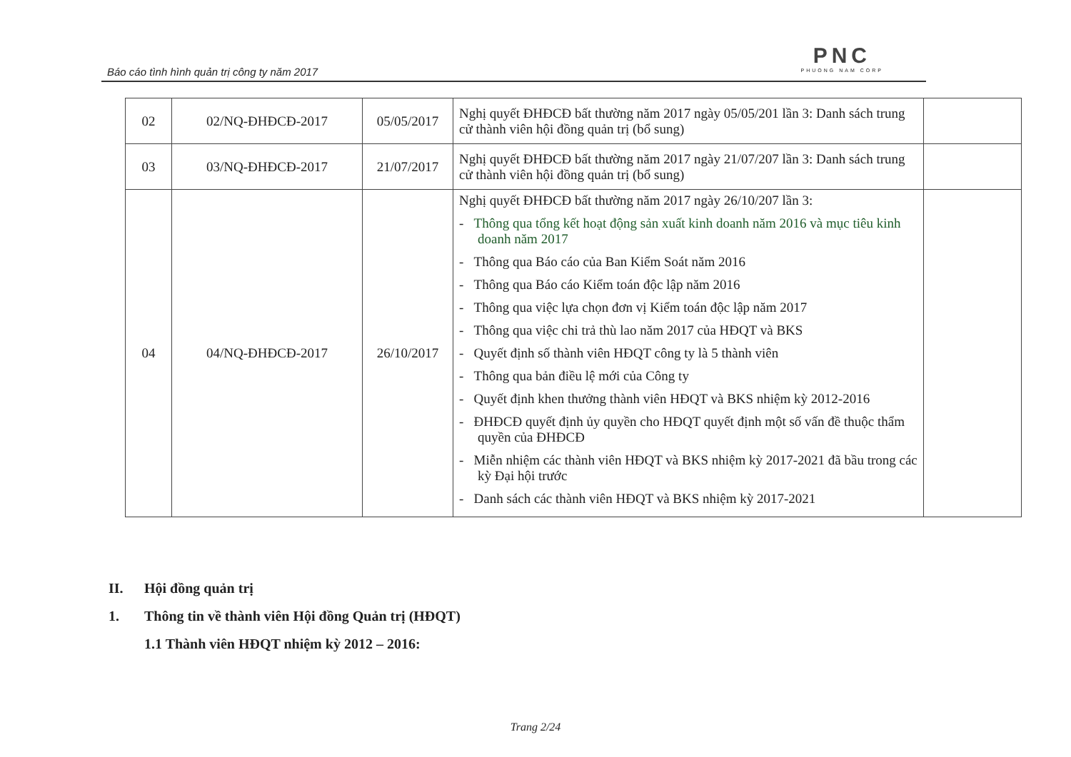Báo cáo tình hình quản trị công ty năm 2017
PNC
PHUONG NAM CORP
| 02 | 02/NQ-ĐHĐCĐ-2017 | 05/05/2017 | Nghị quyết ĐHĐCĐ bất thường năm 2017 ngày 05/05/201 lần 3: Danh sách trung cử thành viên hội đồng quản trị (bổ sung) | |
| 03 | 03/NQ-ĐHĐCĐ-2017 | 21/07/2017 | Nghị quyết ĐHĐCĐ bất thường năm 2017 ngày 21/07/207 lần 3: Danh sách trung cử thành viên hội đồng quản trị (bổ sung) | |
| 04 | 04/NQ-ĐHĐCĐ-2017 | 26/10/2017 | Nghị quyết ĐHĐCĐ bất thường năm 2017 ngày 26/10/207 lần 3: - Thông qua tổng kết hoạt động sản xuất kinh doanh năm 2016 và mục tiêu kinh doanh năm 2017 - Thông qua Báo cáo của Ban Kiểm Soát năm 2016 - Thông qua Báo cáo Kiểm toán độc lập năm 2016 - Thông qua việc lựa chọn đơn vị Kiểm toán độc lập năm 2017 - Thông qua việc chi trả thù lao năm 2017 của HĐQT và BKS - Quyết định số thành viên HĐQT công ty là 5 thành viên - Thông qua bản điều lệ mới của Công ty - Quyết định khen thưởng thành viên HĐQT và BKS nhiệm kỳ 2012-2016 - ĐHĐCĐ quyết định ủy quyền cho HĐQT quyết định một số vấn đề thuộc thẩm quyền của ĐHĐCĐ - Miễn nhiệm các thành viên HĐQT và BKS nhiệm kỳ 2017-2021 đã bầu trong các kỳ Đại hội trước - Danh sách các thành viên HĐQT và BKS nhiệm kỳ 2017-2021 | |
II. Hội đồng quản trị
1. Thông tin về thành viên Hội đồng Quản trị (HĐQT)
1.1 Thành viên HĐQT nhiệm kỳ 2012 – 2016:
Trang 2/24